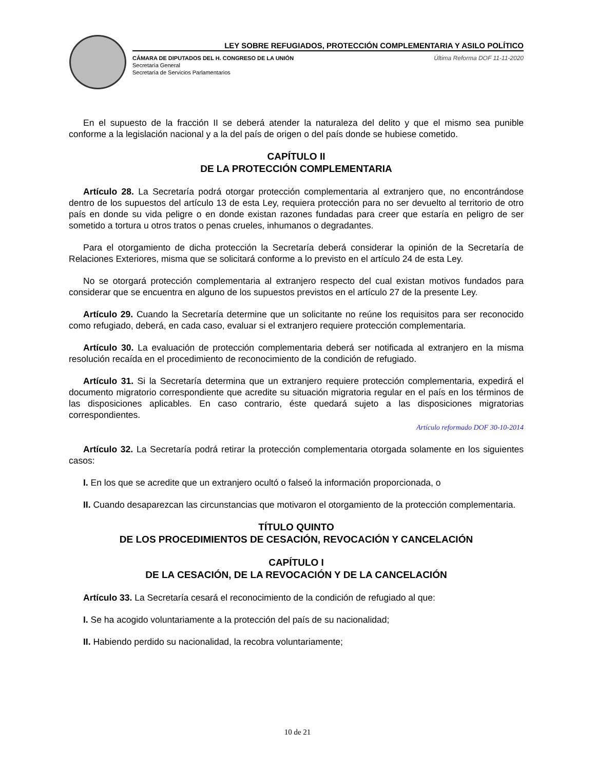LEY SOBRE REFUGIADOS, PROTECCIÓN COMPLEMENTARIA Y ASILO POLÍTICO
CÁMARA DE DIPUTADOS DEL H. CONGRESO DE LA UNIÓN
Secretaría General
Secretaría de Servicios Parlamentarios
Última Reforma DOF 11-11-2020
En el supuesto de la fracción II se deberá atender la naturaleza del delito y que el mismo sea punible conforme a la legislación nacional y a la del país de origen o del país donde se hubiese cometido.
CAPÍTULO II
DE LA PROTECCIÓN COMPLEMENTARIA
Artículo 28. La Secretaría podrá otorgar protección complementaria al extranjero que, no encontrándose dentro de los supuestos del artículo 13 de esta Ley, requiera protección para no ser devuelto al territorio de otro país en donde su vida peligre o en donde existan razones fundadas para creer que estaría en peligro de ser sometido a tortura u otros tratos o penas crueles, inhumanos o degradantes.
Para el otorgamiento de dicha protección la Secretaría deberá considerar la opinión de la Secretaría de Relaciones Exteriores, misma que se solicitará conforme a lo previsto en el artículo 24 de esta Ley.
No se otorgará protección complementaria al extranjero respecto del cual existan motivos fundados para considerar que se encuentra en alguno de los supuestos previstos en el artículo 27 de la presente Ley.
Artículo 29. Cuando la Secretaría determine que un solicitante no reúne los requisitos para ser reconocido como refugiado, deberá, en cada caso, evaluar si el extranjero requiere protección complementaria.
Artículo 30. La evaluación de protección complementaria deberá ser notificada al extranjero en la misma resolución recaída en el procedimiento de reconocimiento de la condición de refugiado.
Artículo 31. Si la Secretaría determina que un extranjero requiere protección complementaria, expedirá el documento migratorio correspondiente que acredite su situación migratoria regular en el país en los términos de las disposiciones aplicables. En caso contrario, éste quedará sujeto a las disposiciones migratorias correspondientes.
Artículo reformado DOF 30-10-2014
Artículo 32. La Secretaría podrá retirar la protección complementaria otorgada solamente en los siguientes casos:
I. En los que se acredite que un extranjero ocultó o falseó la información proporcionada, o
II. Cuando desaparezcan las circunstancias que motivaron el otorgamiento de la protección complementaria.
TÍTULO QUINTO
DE LOS PROCEDIMIENTOS DE CESACIÓN, REVOCACIÓN Y CANCELACIÓN
CAPÍTULO I
DE LA CESACIÓN, DE LA REVOCACIÓN Y DE LA CANCELACIÓN
Artículo 33. La Secretaría cesará el reconocimiento de la condición de refugiado al que:
I. Se ha acogido voluntariamente a la protección del país de su nacionalidad;
II. Habiendo perdido su nacionalidad, la recobra voluntariamente;
10 de 21